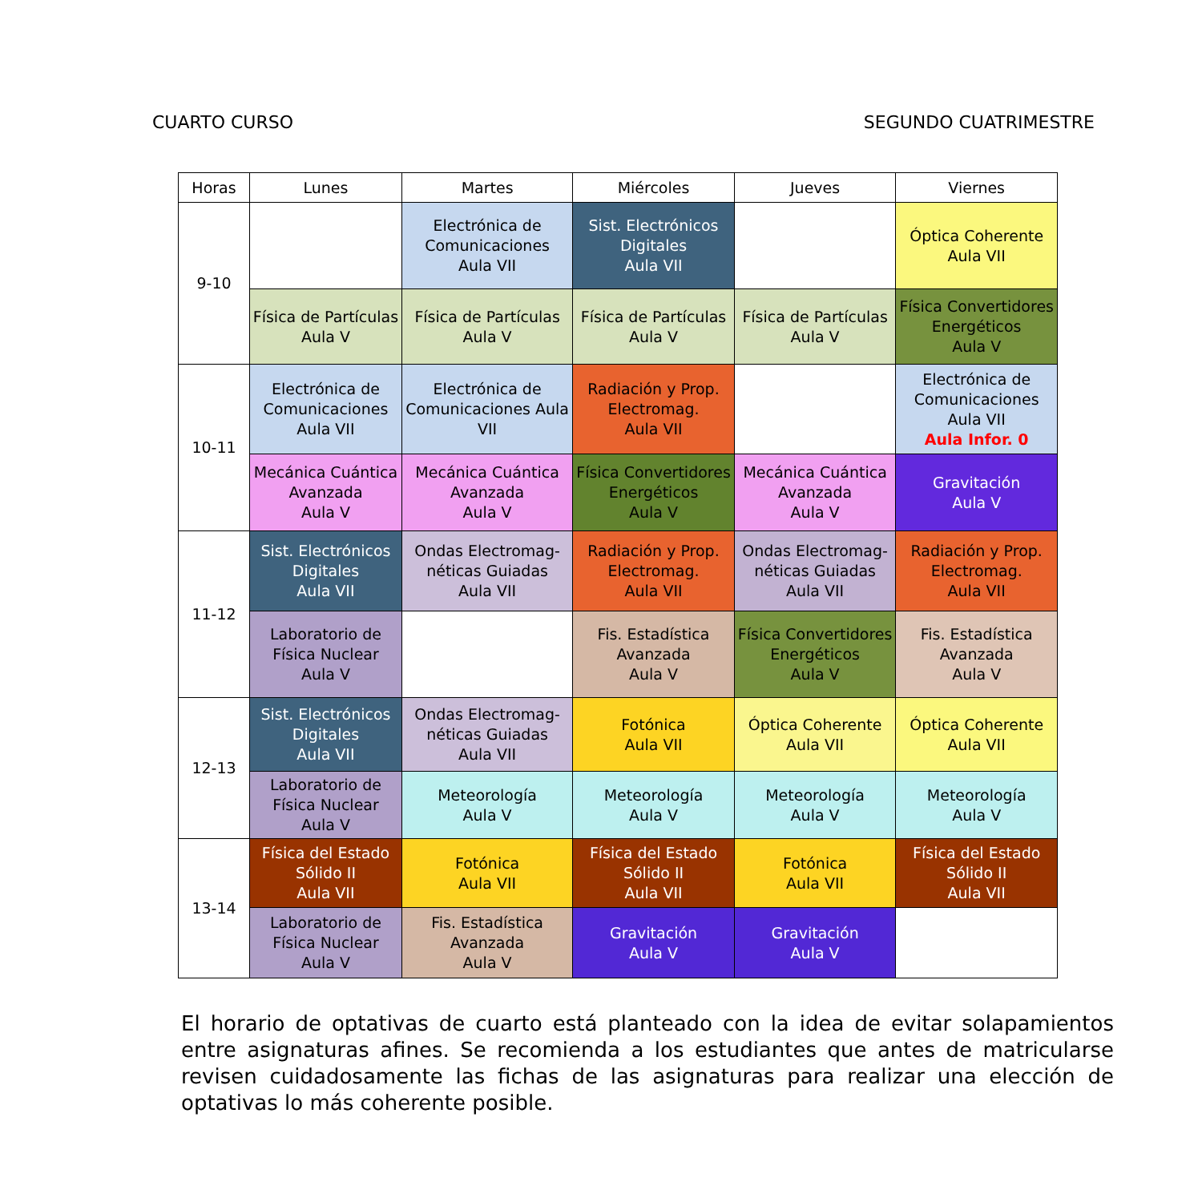CUARTO CURSO SEGUNDO CUATRIMESTRE
| Horas | Lunes | Martes | Miércoles | Jueves | Viernes |
| --- | --- | --- | --- | --- | --- |
| 9-10 | | Electrónica de Comunicaciones Aula VII | Sist. Electrónicos Digitales Aula VII | | Óptica Coherente Aula VII |
| | Física de Partículas Aula V | Física de Partículas Aula V | Física de Partículas Aula V | Física de Partículas Aula V | Física Convertidores Energéticos Aula V |
| 10-11 | Electrónica de Comunicaciones Aula VII | Electrónica de Comunicaciones Aula VII | Radiación y Prop. Electromag. Aula VII | | Electrónica de Comunicaciones Aula VII Aula Infor. 0 |
| | Mecánica Cuántica Avanzada Aula V | Mecánica Cuántica Avanzada Aula V | Física Convertidores Energéticos Aula V | Mecánica Cuántica Avanzada Aula V | Gravitación Aula V |
| 11-12 | Sist. Electrónicos Digitales Aula VII | Ondas Electromag- néticas Guiadas Aula VII | Radiación y Prop. Electromag. Aula VII | Ondas Electromag- néticas Guiadas Aula VII | Radiación y Prop. Electromag. Aula VII |
| | Laboratorio de Física Nuclear Aula V | | Fis. Estadística Avanzada Aula V | Física Convertidores Energéticos Aula V | Fis. Estadística Avanzada Aula V |
| 12-13 | Sist. Electrónicos Digitales Aula VII | Ondas Electromag- néticas Guiadas Aula VII | Fotónica Aula VII | Óptica Coherente Aula VII | Óptica Coherente Aula VII |
| | Laboratorio de Física Nuclear Aula V | Meteorología Aula V | Meteorología Aula V | Meteorología Aula V | Meteorología Aula V |
| 13-14 | Física del Estado Sólido II Aula VII | Fotónica Aula VII | Física del Estado Sólido II Aula VII | Fotónica Aula VII | Física del Estado Sólido II Aula VII |
| | Laboratorio de Física Nuclear Aula V | Fis. Estadística Avanzada Aula V | Gravitación Aula V | Gravitación Aula V | |
El horario de optativas de cuarto está planteado con la idea de evitar solapamientos entre asignaturas afines. Se recomienda a los estudiantes que antes de matricularse revisen cuidadosamente las fichas de las asignaturas para realizar una elección de optativas lo más coherente posible.